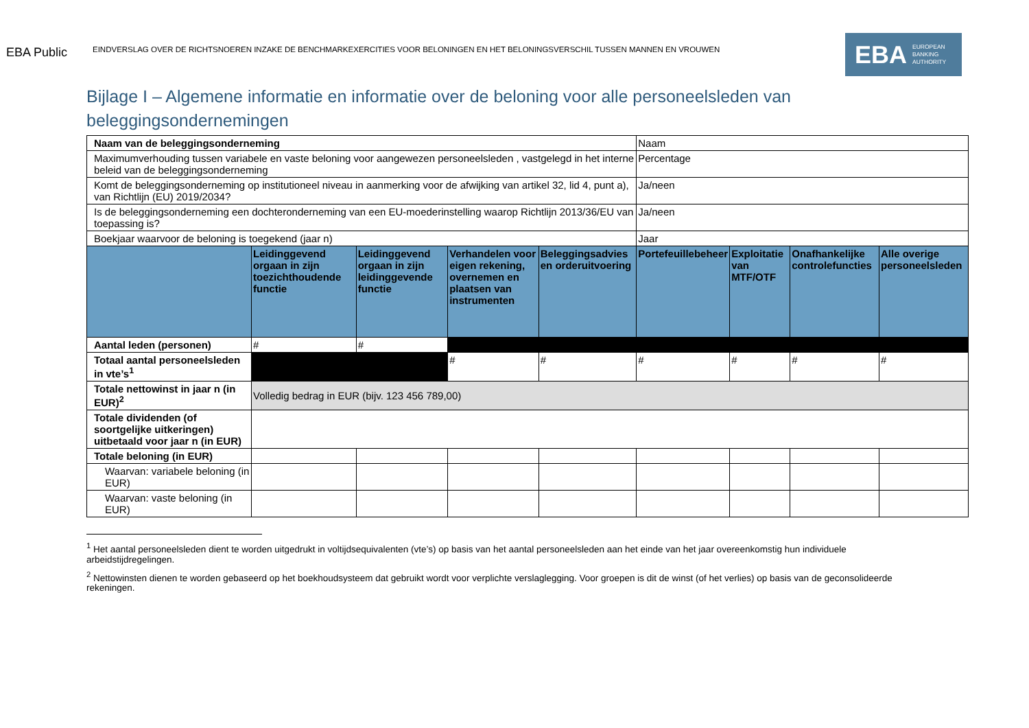EBA Public
EINDVERSLAG OVER DE RICHTSNOEREN INZAKE DE BENCHMARKEXERCITIES VOOR BELONINGEN EN HET BELONINGSVERSCHIL TUSSEN MANNEN EN VROUWEN
EBA EUROPEAN
BANKING
AUTHORITY
Bijlage I – Algemene informatie en informatie over de beloning voor alle personeelsleden van beleggingsondernemingen
| Naam van de beleggingsonderneming | | | | | Naam | | | |
| Maximumverhouding tussen variabele en vaste beloning voor aangewezen personeelsleden , vastgelegd in het interne beleid van de beleggingsonderneming | | | | | Percentage | | | |
| Komt de beleggingsonderneming op institutioneel niveau in aanmerking voor de afwijking van artikel 32, lid 4, punt a), van Richtlijn (EU) 2019/2034? | | | | | Ja/neen | | | |
| Is de beleggingsonderneming een dochteronderneming van een EU-moederinstelling waarop Richtlijn 2013/36/EU van toepassing is? | | | | | Ja/neen | | | |
| Boekjaar waarvoor de beloning is toegekend (jaar n) | | | | | Jaar | | | |
| | Leidinggevend orgaan in zijn toezichthoudende functie | Leidinggevend orgaan in zijn leidinggevende functie | Verhandelen voor eigen rekening, overnemen en plaatsen van instrumenten | Beleggingsadvies en orderuitvoering | Portefeuillebeheer | Exploitatie van MTF/OTF | Onafhankelijke controlefuncties | Alle overige personeelsleden |
| Aantal leden (personen) | # | # | | | | | | |
| Totaal aantal personeelsleden in vte’s<sup>1</sup> | | | # | # | # | # | # | # |
| Totale nettowinst in jaar n (in EUR)<sup>2</sup> | Volledig bedrag in EUR (bijv. 123 456 789,00) | | | | | | | |
| Totale dividenden (of soortgelijke uitkeringen) uitbetaald voor jaar n (in EUR) | | | | | | | | |
| Totale beloning (in EUR) | | | | | | | | |
| Waarvan: variabele beloning (in EUR) | | | | | | | | |
| Waarvan: vaste beloning (in EUR) | | | | | | | | |
<sup>1</sup> Het aantal personeelsleden dient te worden uitgedrukt in voltijdsequivalenten (vte’s) op basis van het aantal personeelsleden aan het einde van het jaar overeenkomstig hun individuele arbeidstijdregelingen.
<sup>2</sup> Nettowinsten dienen te worden gebaseerd op het boekhoudsysteem dat gebruikt wordt voor verplichte verslaglegging. Voor groepen is dit de winst (of het verlies) op basis van de geconsolideerde rekeningen.